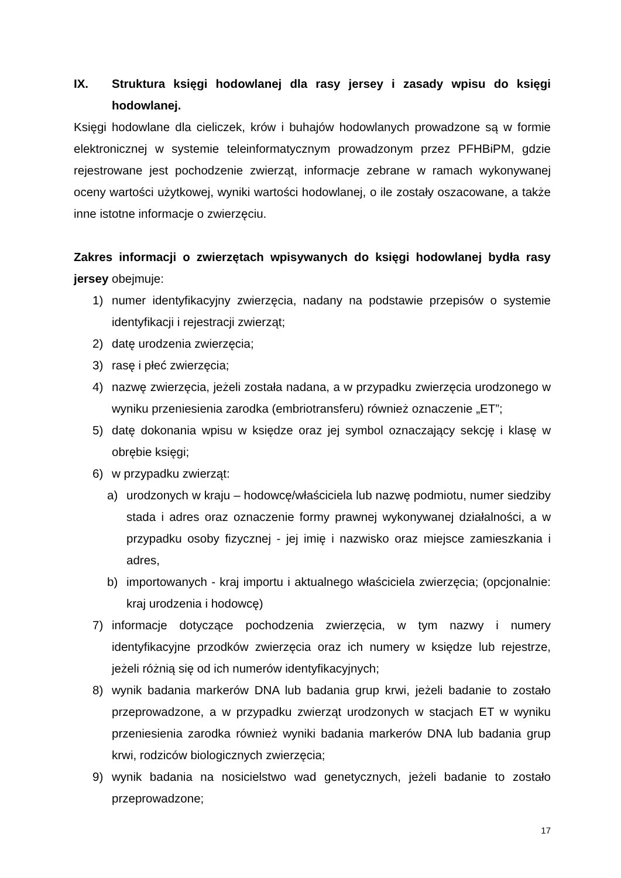IX. Struktura księgi hodowlanej dla rasy jersey i zasady wpisu do księgi hodowlanej.
Księgi hodowlane dla cieliczek, krów i buhajów hodowlanych prowadzone są w formie elektronicznej w systemie teleinformatycznym prowadzonym przez PFHBiPM, gdzie rejestrowane jest pochodzenie zwierząt, informacje zebrane w ramach wykonywanej oceny wartości użytkowej, wyniki wartości hodowlanej, o ile zostały oszacowane, a także inne istotne informacje o zwierzęciu.
Zakres informacji o zwierzętach wpisywanych do księgi hodowlanej bydła rasy jersey obejmuje:
1) numer identyfikacyjny zwierzęcia, nadany na podstawie przepisów o systemie identyfikacji i rejestracji zwierząt;
2) datę urodzenia zwierzęcia;
3) rasę i płeć zwierzęcia;
4) nazwę zwierzęcia, jeżeli została nadana, a w przypadku zwierzęcia urodzonego w wyniku przeniesienia zarodka (embriotransferu) również oznaczenie „ET”;
5) datę dokonania wpisu w księdze oraz jej symbol oznaczający sekcję i klasę w obrębie księgi;
6) w przypadku zwierząt:
a) urodzonych w kraju – hodowcę/właściciela lub nazwę podmiotu, numer siedziby stada i adres oraz oznaczenie formy prawnej wykonywanej działalności, a w przypadku osoby fizycznej - jej imię i nazwisko oraz miejsce zamieszkania i adres,
b) importowanych - kraj importu i aktualnego właściciela zwierzęcia; (opcjonalnie: kraj urodzenia i hodowcę)
7) informacje dotyczące pochodzenia zwierzęcia, w tym nazwy i numery identyfikacyjne przodków zwierzęcia oraz ich numery w księdze lub rejestrze, jeżeli różnią się od ich numerów identyfikacyjnych;
8) wynik badania markerów DNA lub badania grup krwi, jeżeli badanie to zostało przeprowadzone, a w przypadku zwierząt urodzonych w stacjach ET w wyniku przeniesienia zarodka również wyniki badania markerów DNA lub badania grup krwi, rodziców biologicznych zwierzęcia;
9) wynik badania na nosicielstwo wad genetycznych, jeżeli badanie to zostało przeprowadzone;
17